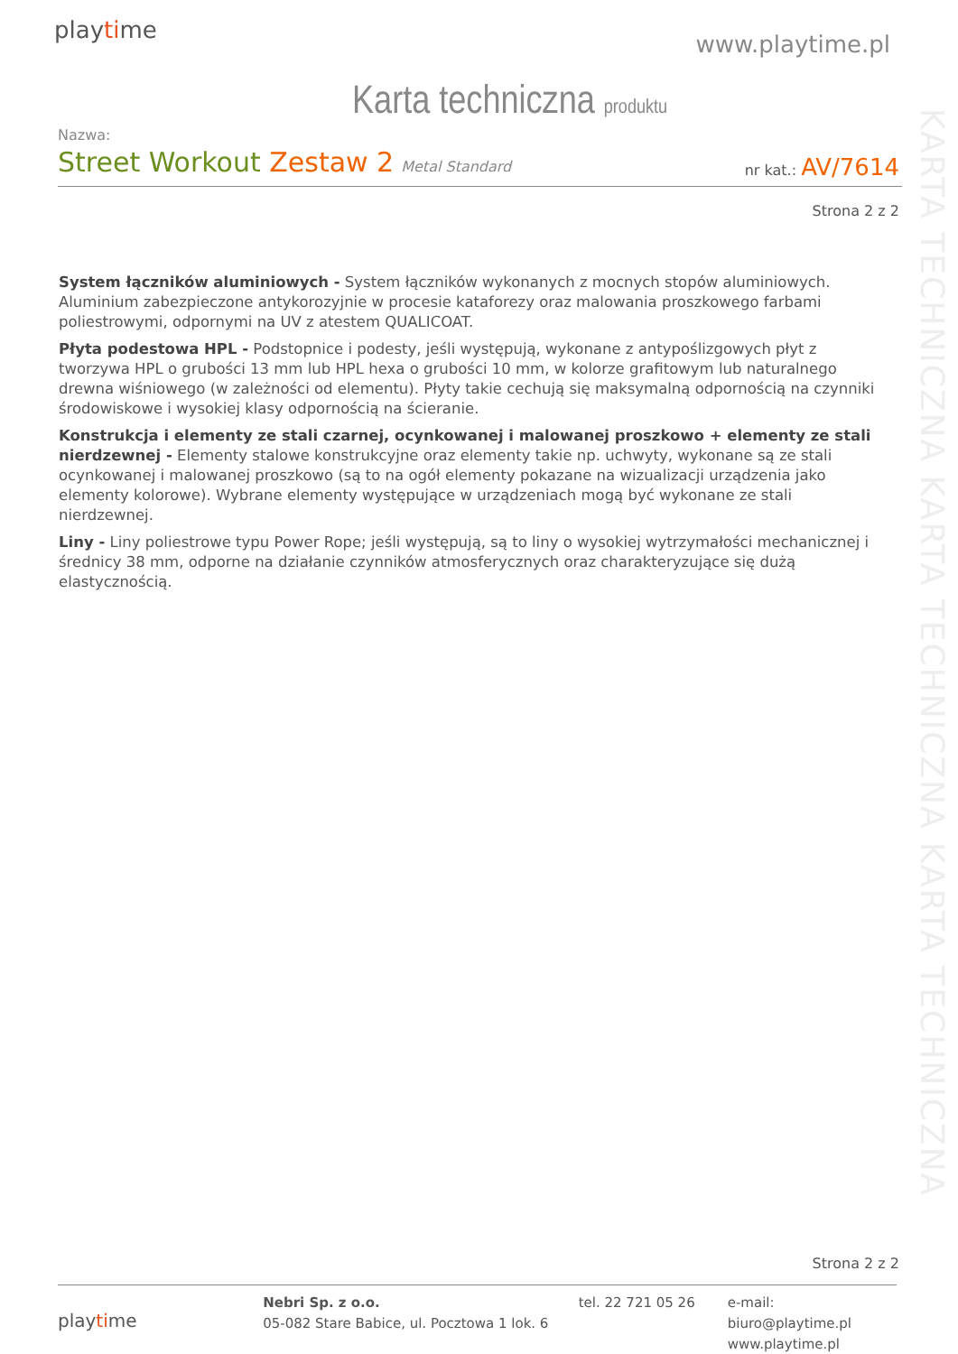playtime
www.playtime.pl
Karta techniczna produktu
Nazwa:
Street Workout Zestaw 2 Metal Standard
nr kat.: AV/7614
Strona 2 z 2
System łączników aluminiowych - System łączników wykonanych z mocnych stopów aluminiowych. Aluminium zabezpieczone antykorozyjnie w procesie kataforezy oraz malowania proszkowego farbami poliestrowymi, odpornymi na UV z atestem QUALICOAT.
Płyta podestowa HPL - Podstopnice i podesty, jeśli występują, wykonane z antypoślizgowych płyt z tworzywa HPL o grubości 13 mm lub HPL hexa o grubości 10 mm, w kolorze grafitowym lub naturalnego drewna wiśniowego (w zależności od elementu). Płyty takie cechują się maksymalną odpornością na czynniki środowiskowe i wysokiej klasy odpornością na ścieranie.
Konstrukcja i elementy ze stali czarnej, ocynkowanej i malowanej proszkowo + elementy ze stali nierdzewnej - Elementy stalowe konstrukcyjne oraz elementy takie np. uchwyty, wykonane są ze stali ocynkowanej i malowanej proszkowo (są to na ogół elementy pokazane na wizualizacji urządzenia jako elementy kolorowe). Wybrane elementy występujące w urządzeniach mogą być wykonane ze stali nierdzewnej.
Liny - Liny poliestrowe typu Power Rope; jeśli występują, są to liny o wysokiej wytrzymałości mechanicznej i średnicy 38 mm, odporne na działanie czynników atmosferycznych oraz charakteryzujące się dużą elastycznością.
KARTA TECHNICZNA KARTA TECHNICZNA KARTA TECHNICZNA
Strona 2 z 2
playtime
Nebri Sp. z o.o.
05-082 Stare Babice, ul. Pocztowa 1 lok. 6
tel. 22 721 05 26 e-mail: biuro@playtime.pl
www.playtime.pl